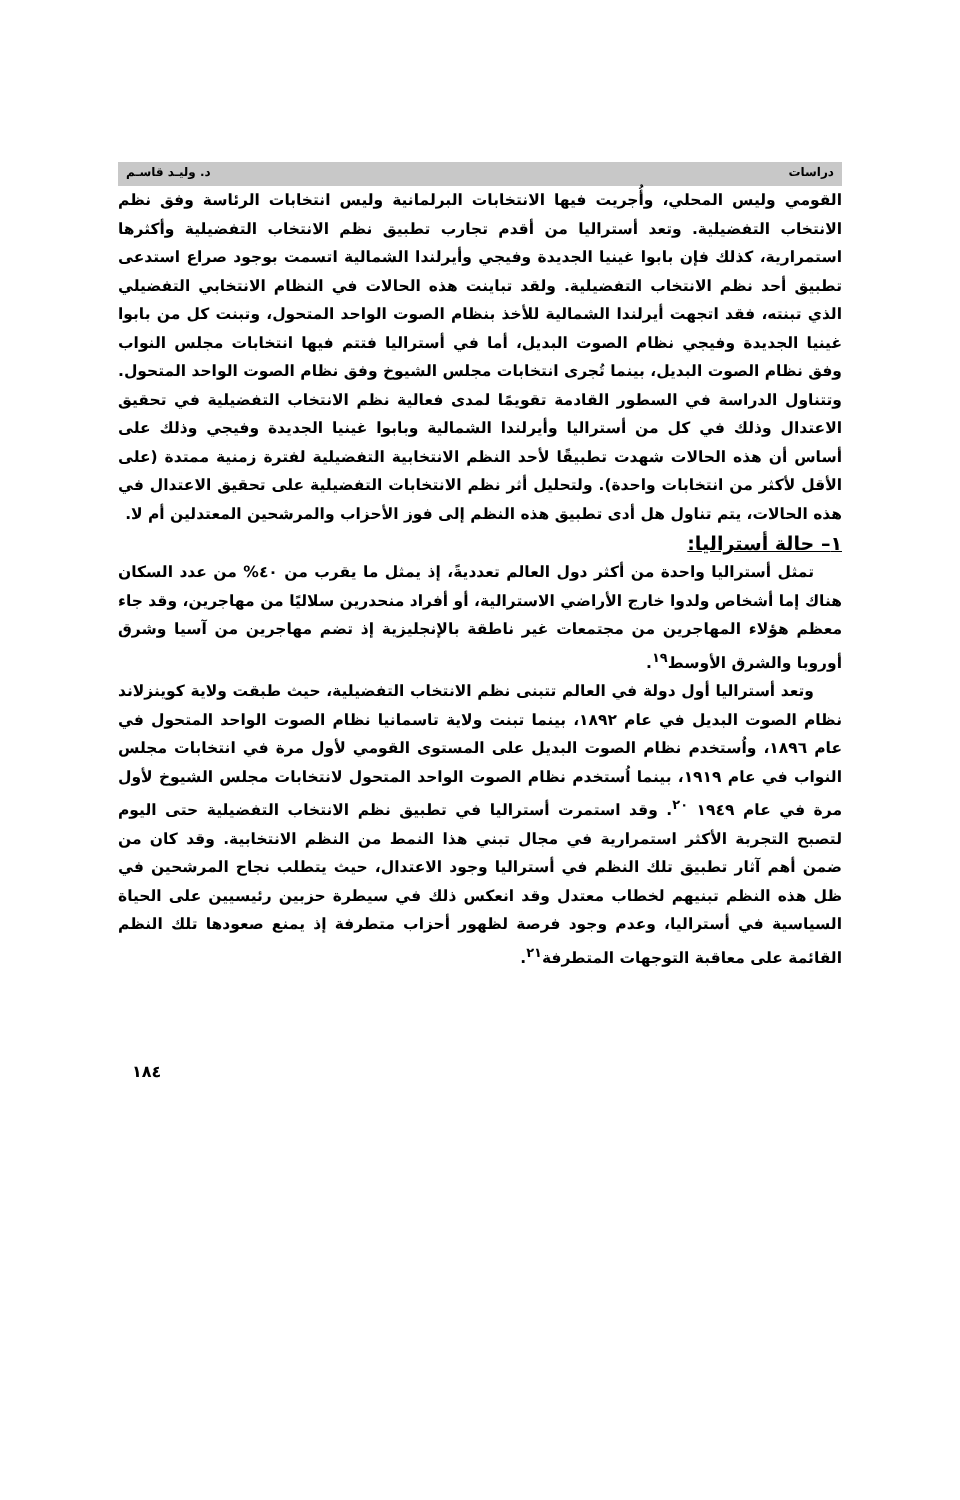دراسات د. وليـد قاسـم
القومي وليس المحلي، وأُجريت فيها الانتخابات البرلمانية وليس انتخابات الرئاسة وفق نظم الانتخاب التفضيلية. وتعد أستراليا من أقدم تجارب تطبيق نظم الانتخاب التفضيلية وأكثرها استمرارية، كذلك فإن بابوا غينيا الجديدة وفيجي وأيرلندا الشمالية اتسمت بوجود صراع استدعى تطبيق أحد نظم الانتخاب التفضيلية. ولقد تباينت هذه الحالات في النظام الانتخابي التفضيلي الذي تبنته، فقد اتجهت أيرلندا الشمالية للأخذ بنظام الصوت الواحد المتحول، وتبنت كل من بابوا غينيا الجديدة وفيجي نظام الصوت البديل، أما في أستراليا فتتم فيها انتخابات مجلس النواب وفق نظام الصوت البديل، بينما تُجرى انتخابات مجلس الشيوخ وفق نظام الصوت الواحد المتحول. وتتناول الدراسة في السطور القادمة تقويمًا لمدى فعالية نظم الانتخاب التفضيلية في تحقيق الاعتدال وذلك في كل من أستراليا وأيرلندا الشمالية وبابوا غينيا الجديدة وفيجي وذلك على أساس أن هذه الحالات شهدت تطبيقًا لأحد النظم الانتخابية التفضيلية لفترة زمنية ممتدة (على الأقل لأكثر من انتخابات واحدة). ولتحليل أثر نظم الانتخابات التفضيلية على تحقيق الاعتدال في هذه الحالات، يتم تناول هل أدى تطبيق هذه النظم إلى فوز الأحزاب والمرشحين المعتدلين أم لا.
١– حالة أستراليا:
تمثل أستراليا واحدة من أكثر دول العالم تعدديةً، إذ يمثل ما يقرب من ٤٠% من عدد السكان هناك إما أشخاص ولدوا خارج الأراضي الاسترالية، أو أفراد منحدرين سلاليًا من مهاجرين، وقد جاء معظم هؤلاء المهاجرين من مجتمعات غير ناطقة بالإنجليزية إذ تضم مهاجرين من آسيا وشرق أوروبا والشرق الأوسط<sup>١٩</sup>.
وتعد أستراليا أول دولة في العالم تتبنى نظم الانتخاب التفضيلية، حيث طبقت ولاية كوينزلاند نظام الصوت البديل في عام ١٨٩٢، بينما تبنت ولاية تاسمانيا نظام الصوت الواحد المتحول في عام ١٨٩٦، واُستخدم نظام الصوت البديل على المستوى القومي لأول مرة في انتخابات مجلس النواب في عام ١٩١٩، بينما اُستخدم نظام الصوت الواحد المتحول لانتخابات مجلس الشيوخ لأول مرة في عام ١٩٤٩ <sup>٢٠</sup>. وقد استمرت أستراليا في تطبيق نظم الانتخاب التفضيلية حتى اليوم لتصبح التجربة الأكثر استمرارية في مجال تبني هذا النمط من النظم الانتخابية. وقد كان من ضمن أهم آثار تطبيق تلك النظم في أستراليا وجود الاعتدال، حيث يتطلب نجاح المرشحين في ظل هذه النظم تبنيهم لخطاب معتدل وقد انعكس ذلك في سيطرة حزبين رئيسيين على الحياة السياسية في أستراليا، وعدم وجود فرصة لظهور أحزاب متطرفة إذ يمنع صعودها تلك النظم القائمة على معاقبة التوجهات المتطرفة<sup>٢١</sup>.
١٨٤